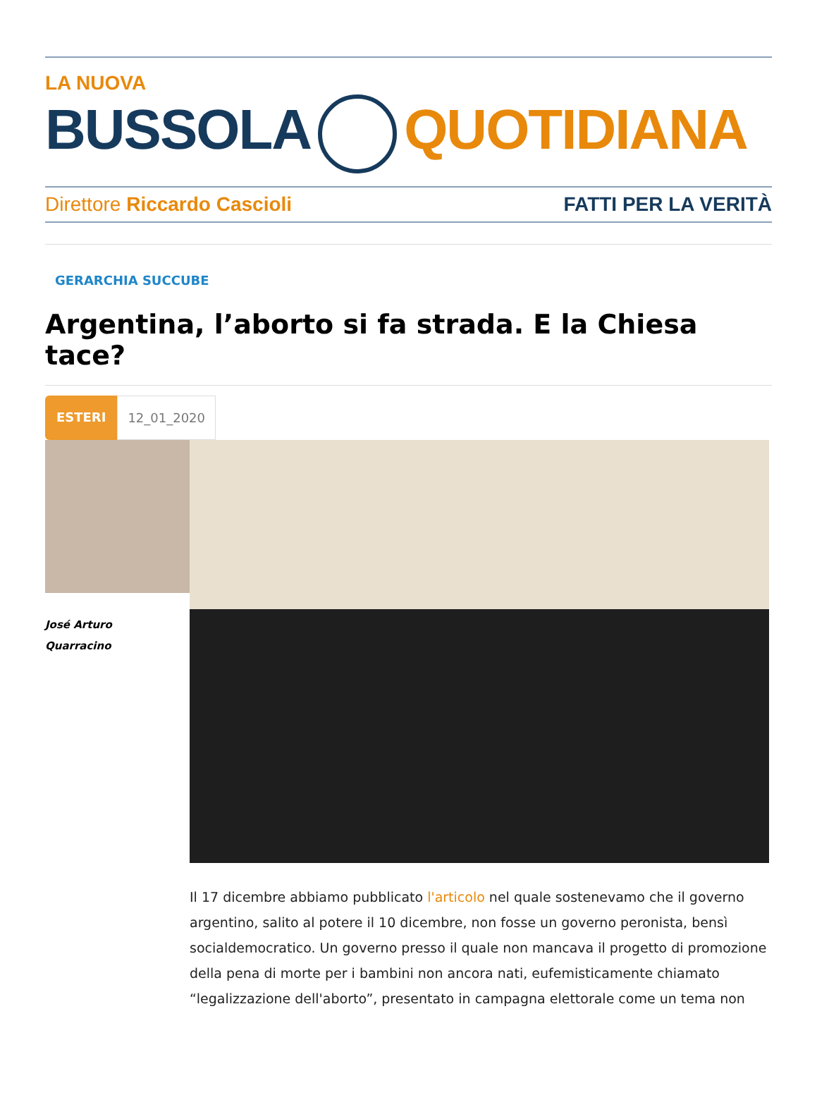LA NUOVA
BUSSOLA QUOTIDIANA
Direttore Riccardo Cascioli FATTI PER LA VERITÀ
GERARCHIA SUCCUBE
Argentina, l’aborto si fa strada. E la Chiesa tace?
ESTERI 12_01_2020
José Arturo
Quarracino
Il 17 dicembre abbiamo pubblicato l'articolo nel quale sostenevamo che il governo argentino, salito al potere il 10 dicembre, non fosse un governo peronista, bensì socialdemocratico. Un governo presso il quale non mancava il progetto di promozione della pena di morte per i bambini non ancora nati, eufemisticamente chiamato “legalizzazione dell'aborto”, presentato in campagna elettorale come un tema non